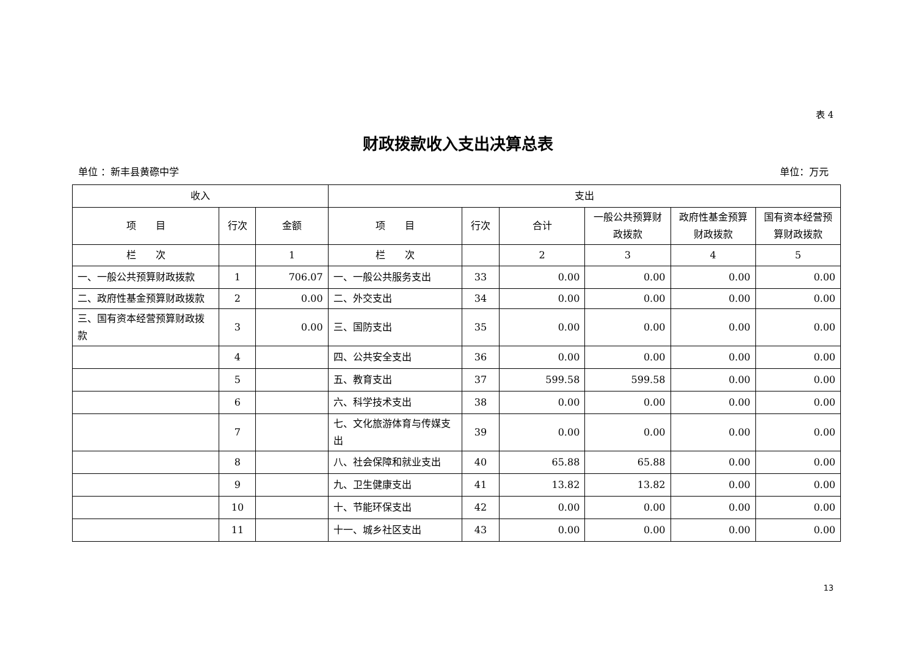表 4
财政拨款收入支出决算总表
单位 ：新丰县黄磜中学 单位：万元
| 收入 | | | 支出 | | | | | |
| --- | --- | --- | --- | --- | --- | --- | --- | --- |
| 项 目 | 行次 | 金额 | 项 目 | 行次 | 合计 | 一般公共预算财政拨款 | 政府性基金预算财政拨款 | 国有资本经营预算财政拨款 |
| 栏 次 | | 1 | 栏 次 | | 2 | 3 | 4 | 5 |
| 一、一般公共预算财政拨款 | 1 | 706.07 | 一、一般公共服务支出 | 33 | 0.00 | 0.00 | 0.00 | 0.00 |
| 二、政府性基金预算财政拨款 | 2 | 0.00 | 二、外交支出 | 34 | 0.00 | 0.00 | 0.00 | 0.00 |
| 三、国有资本经营预算财政拨款 | 3 | 0.00 | 三、国防支出 | 35 | 0.00 | 0.00 | 0.00 | 0.00 |
| | 4 | | 四、公共安全支出 | 36 | 0.00 | 0.00 | 0.00 | 0.00 |
| | 5 | | 五、教育支出 | 37 | 599.58 | 599.58 | 0.00 | 0.00 |
| | 6 | | 六、科学技术支出 | 38 | 0.00 | 0.00 | 0.00 | 0.00 |
| | 7 | | 七、文化旅游体育与传媒支出 | 39 | 0.00 | 0.00 | 0.00 | 0.00 |
| | 8 | | 八、社会保障和就业支出 | 40 | 65.88 | 65.88 | 0.00 | 0.00 |
| | 9 | | 九、卫生健康支出 | 41 | 13.82 | 13.82 | 0.00 | 0.00 |
| | 10 | | 十、节能环保支出 | 42 | 0.00 | 0.00 | 0.00 | 0.00 |
| | 11 | | 十一、城乡社区支出 | 43 | 0.00 | 0.00 | 0.00 | 0.00 |
13